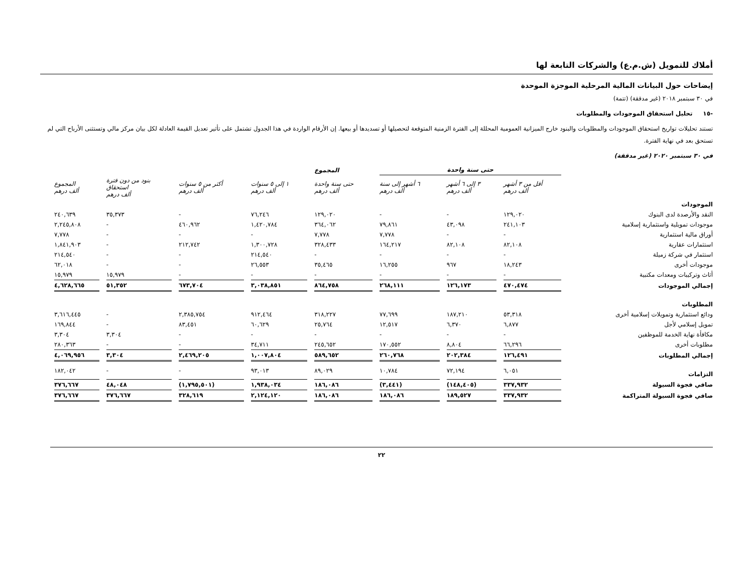أملاك للتمويل (ش.م.ع) والشركات التابعة لها
إيضاحات حول البيانات المالية المرحلية الموجزة الموحدة
في ٣٠ سبتمبر ٢٠١٨ (غير مدققة) (تتمة)
-١٥ تحليل استحقاق الموجودات والمطلوبات
تستند تحليلات تواريخ استحقاق الموجودات والمطلوبات والبنود خارج الميزانية العمومية المحللة إلى الفترة الزمنية المتوقعة لتحصيلها أو تسديدها أو بيعها. إن الأرقام الواردة في هذا الجدول تشتمل على تأثير تعديل القيمة العادلة لكل بيان مركز مالي وتستثنى الأرباح التي لم تستحق بعد في نهاية الفترة.
في ٣٠ سبتمبر ٢٠٢٠ (غير مدققة)
| | حتى سنة واحدة | | | المجموع | | | | |
| --- | --- | --- | --- | --- | --- | --- | --- | --- |
| | أقل من ٣ أشهر ألف درهم | ٣ إلى ٦ أشهر ألف درهم | ٦ أشهر إلى سنة ألف درهم | حتى سنة واحدة ألف درهم | ١ إلى ٥ سنوات ألف درهم | أكثر من ٥ سنوات ألف درهم | بنود من دون فترة استحقاق ألف درهم | المجموع ألف درهم |
| الموجودات | | | | | | | | |
| النقد والأرصدة لدى البنوك | ١٢٩,٠٢٠ | - | - | ١٢٩,٠٢٠ | ٧٦,٢٤٦ | - | ٣٥,٣٧٣ | ٢٤٠,٦٣٩ |
| موجودات تمويلية واستثمارية إسلامية | ٢٤١,١٠٣ | ٤٣,٠٩٨ | ٧٩,٨٦١ | ٣٦٤,٠٦٢ | ١,٤٢٠,٧٨٤ | ٤٦٠,٩٦٢ | - | ٢,٢٤٥,٨٠٨ |
| أوراق مالية استثمارية | - | - | ٧,٧٧٨ | ٧,٧٧٨ | - | - | - | ٧,٧٧٨ |
| استثمارات عقارية | ٨٢,١٠٨ | ٨٢,١٠٨ | ١٦٤,٢١٧ | ٣٢٨,٤٣٣ | ١,٣٠٠,٧٢٨ | ٢١٢,٧٤٢ | - | ١,٨٤١,٩٠٣ |
| استثمار في شركة زميلة | - | - | - | - | ٢١٤,٥٤٠ | - | - | ٢١٤,٥٤٠ |
| موجودات أخرى | ١٨,٢٤٣ | ٩٦٧ | ١٦,٢٥٥ | ٣٥,٤٦٥ | ٢٦,٥٥٣ | - | - | ٦٢,٠١٨ |
| أثاث وتركيبات ومعدات مكتبية | - | - | - | - | - | - | ١٥,٩٧٩ | ١٥,٩٧٩ |
| إجمالي الموجودات | ٤٧٠,٤٧٤ | ١٢٦,١٧٣ | ٢٦٨,١١١ | ٨٦٤,٧٥٨ | ٣,٠٣٨,٨٥١ | ٦٧٣,٧٠٤ | ٥١,٣٥٢ | ٤,٦٢٨,٦٦٥ |
| المطلوبات | | | | | | | | |
| ودائع استثمارية وتمويلات إسلامية أخرى | ٥٣,٣١٨ | ١٨٧,٢١٠ | ٧٧,٦٩٩ | ٣١٨,٢٢٧ | ٩١٢,٤٦٤ | ٢,٣٨٥,٧٥٤ | - | ٣,٦١٦,٤٤٥ |
| تمويل إسلامي لأجل | ٦,٨٧٧ | ٦,٣٧٠ | ١٢,٥١٧ | ٢٥,٧٦٤ | ٦٠,٦٢٩ | ٨٣,٤٥١ | - | ١٦٩,٨٤٤ |
| مكافأة نهاية الخدمة للموظفين | - | - | - | - | - | - | ٣,٣٠٤ | ٣,٣٠٤ |
| مطلوبات أخرى | ٦٦,٢٩٦ | ٨,٨٠٤ | ١٧٠,٥٥٢ | ٢٤٥,٦٥٢ | ٣٤,٧١١ | - | - | ٢٨٠,٣٦٣ |
| إجمالي المطلوبات | ١٢٦,٤٩١ | ٢٠٢,٣٨٤ | ٢٦٠,٧٦٨ | ٥٨٩,٦٥٢ | ١,٠٠٧,٨٠٤ | ٢,٤٦٩,٢٠٥ | ٣,٣٠٤ | ٤,٠٦٩,٩٥٦ |
| التزامات | ٦,٠٥١ | ٧٢,١٩٤ | ١٠,٧٨٤ | ٨٩,٠٢٩ | ٩٣,٠١٣ | - | - | ١٨٢,٠٤٢ |
| صافي فجوة السيولة | ٣٣٧,٩٣٢ | (١٤٨,٤٠٥) | (٣,٤٤١) | ١٨٦,٠٨٦ | ١,٩٣٨,٠٣٤ | (١,٧٩٥,٥٠١) | ٤٨,٠٤٨ | ٣٧٦,٦٦٧ |
| صافي فجوة السيولة المتراكمة | ٣٣٧,٩٣٢ | ١٨٩,٥٢٧ | ١٨٦,٠٨٦ | ١٨٦,٠٨٦ | ٢,١٢٤,١٢٠ | ٣٢٨,٦١٩ | ٣٧٦,٦٦٧ | ٣٧٦,٦٦٧ |
٢٢